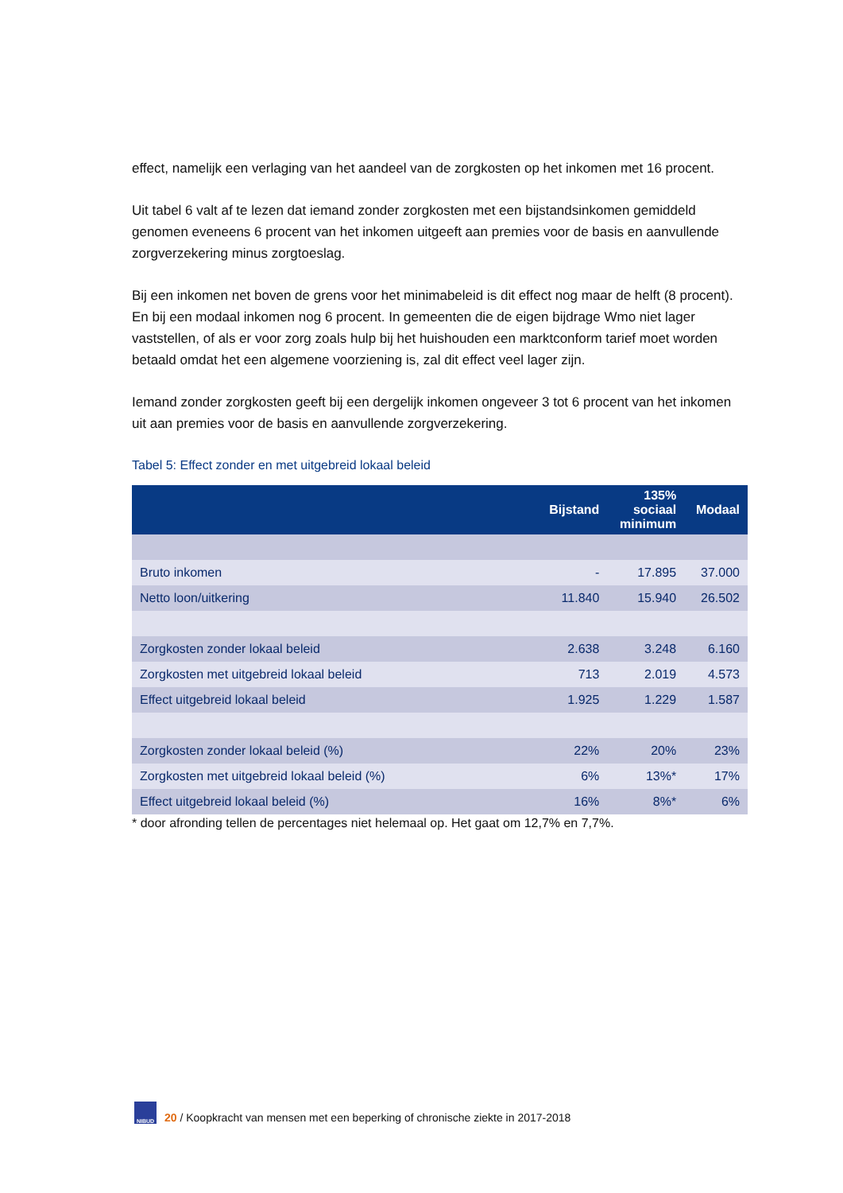effect, namelijk een verlaging van het aandeel van de zorgkosten op het inkomen met 16 procent.
Uit tabel 6 valt af te lezen dat iemand zonder zorgkosten met een bijstandsinkomen gemiddeld genomen eveneens 6 procent van het inkomen uitgeeft aan premies voor de basis en aanvullende zorgverzekering minus zorgtoeslag.
Bij een inkomen net boven de grens voor het minimabeleid is dit effect nog maar de helft (8 procent). En bij een modaal inkomen nog 6 procent. In gemeenten die de eigen bijdrage Wmo niet lager vaststellen, of als er voor zorg zoals hulp bij het huishouden een marktconform tarief moet worden betaald omdat het een algemene voorziening is, zal dit effect veel lager zijn.
Iemand zonder zorgkosten geeft bij een dergelijk inkomen ongeveer 3 tot 6 procent van het inkomen uit aan premies voor de basis en aanvullende zorgverzekering.
Tabel 5: Effect zonder en met uitgebreid lokaal beleid
| | Bijstand | 135% sociaal minimum | Modaal |
| --- | --- | --- | --- |
| Bruto inkomen | - | 17.895 | 37.000 |
| Netto loon/uitkering | 11.840 | 15.940 | 26.502 |
| Zorgkosten zonder lokaal beleid | 2.638 | 3.248 | 6.160 |
| Zorgkosten met uitgebreid lokaal beleid | 713 | 2.019 | 4.573 |
| Effect uitgebreid lokaal beleid | 1.925 | 1.229 | 1.587 |
| Zorgkosten zonder lokaal beleid (%) | 22% | 20% | 23% |
| Zorgkosten met uitgebreid lokaal beleid (%) | 6% | 13%* | 17% |
| Effect uitgebreid lokaal beleid (%) | 16% | 8%* | 6% |
* door afronding tellen de percentages niet helemaal op. Het gaat om 12,7% en 7,7%.
NIBUD
20 / Koopkracht van mensen met een beperking of chronische ziekte in 2017-2018